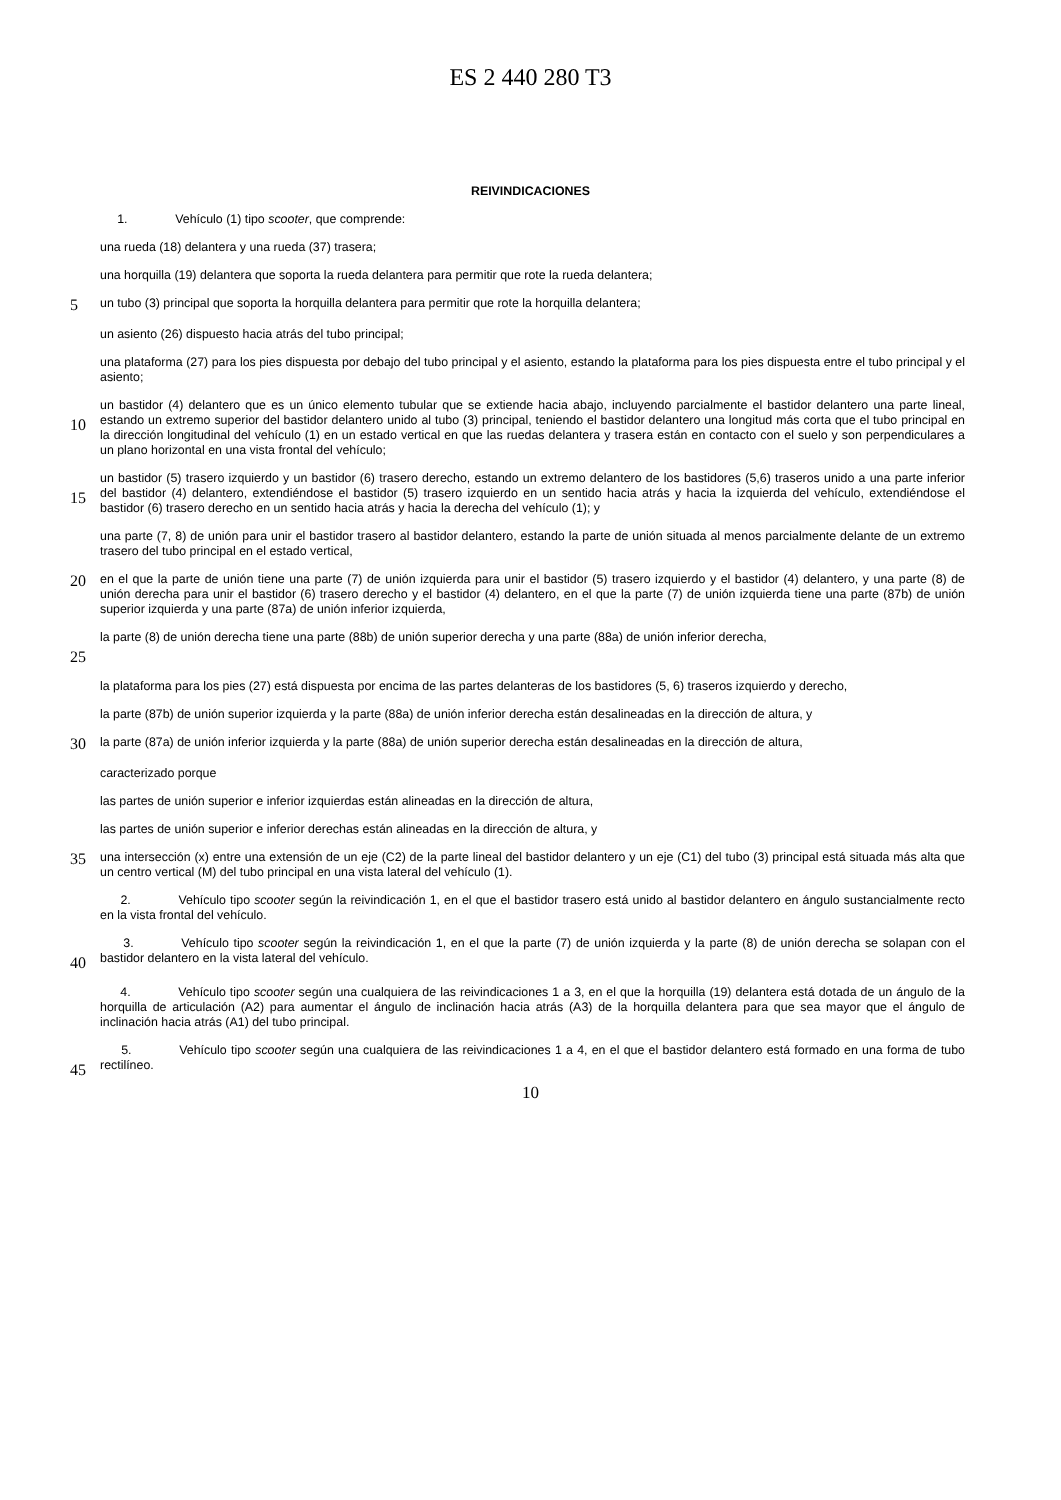ES 2 440 280 T3
REIVINDICACIONES
1. Vehículo (1) tipo scooter, que comprende:
una rueda (18) delantera y una rueda (37) trasera;
una horquilla (19) delantera que soporta la rueda delantera para permitir que rote la rueda delantera;
5
un tubo (3) principal que soporta la horquilla delantera para permitir que rote la horquilla delantera;
un asiento (26) dispuesto hacia atrás del tubo principal;
una plataforma (27) para los pies dispuesta por debajo del tubo principal y el asiento, estando la plataforma para los pies dispuesta entre el tubo principal y el asiento;
10
un bastidor (4) delantero que es un único elemento tubular que se extiende hacia abajo, incluyendo parcialmente el bastidor delantero una parte lineal, estando un extremo superior del bastidor delantero unido al tubo (3) principal, teniendo el bastidor delantero una longitud más corta que el tubo principal en la dirección longitudinal del vehículo (1) en un estado vertical en que las ruedas delantera y trasera están en contacto con el suelo y son perpendiculares a un plano horizontal en una vista frontal del vehículo;
15
un bastidor (5) trasero izquierdo y un bastidor (6) trasero derecho, estando un extremo delantero de los bastidores (5,6) traseros unido a una parte inferior del bastidor (4) delantero, extendiéndose el bastidor (5) trasero izquierdo en un sentido hacia atrás y hacia la izquierda del vehículo, extendiéndose el bastidor (6) trasero derecho en un sentido hacia atrás y hacia la derecha del vehículo (1); y
una parte (7, 8) de unión para unir el bastidor trasero al bastidor delantero, estando la parte de unión situada al menos parcialmente delante de un extremo trasero del tubo principal en el estado vertical,
20
en el que la parte de unión tiene una parte (7) de unión izquierda para unir el bastidor (5) trasero izquierdo y el bastidor (4) delantero, y una parte (8) de unión derecha para unir el bastidor (6) trasero derecho y el bastidor (4) delantero, en el que la parte (7) de unión izquierda tiene una parte (87b) de unión superior izquierda y una parte (87a) de unión inferior izquierda,
25
la parte (8) de unión derecha tiene una parte (88b) de unión superior derecha y una parte (88a) de unión inferior derecha,
la plataforma para los pies (27) está dispuesta por encima de las partes delanteras de los bastidores (5, 6) traseros izquierdo y derecho,
la parte (87b) de unión superior izquierda y la parte (88a) de unión inferior derecha están desalineadas en la dirección de altura, y
30
la parte (87a) de unión inferior izquierda y la parte (88a) de unión superior derecha están desalineadas en la dirección de altura,
caracterizado porque
las partes de unión superior e inferior izquierdas están alineadas en la dirección de altura,
las partes de unión superior e inferior derechas están alineadas en la dirección de altura, y
35
una intersección (x) entre una extensión de un eje (C2) de la parte lineal del bastidor delantero y un eje (C1) del tubo (3) principal está situada más alta que un centro vertical (M) del tubo principal en una vista lateral del vehículo (1).
2. Vehículo tipo scooter según la reivindicación 1, en el que el bastidor trasero está unido al bastidor delantero en ángulo sustancialmente recto en la vista frontal del vehículo.
40
3. Vehículo tipo scooter según la reivindicación 1, en el que la parte (7) de unión izquierda y la parte (8) de unión derecha se solapan con el bastidor delantero en la vista lateral del vehículo.
4. Vehículo tipo scooter según una cualquiera de las reivindicaciones 1 a 3, en el que la horquilla (19) delantera está dotada de un ángulo de la horquilla de articulación (A2) para aumentar el ángulo de inclinación hacia atrás (A3) de la horquilla delantera para que sea mayor que el ángulo de inclinación hacia atrás (A1) del tubo principal.
45
5. Vehículo tipo scooter según una cualquiera de las reivindicaciones 1 a 4, en el que el bastidor delantero está formado en una forma de tubo rectilíneo.
10